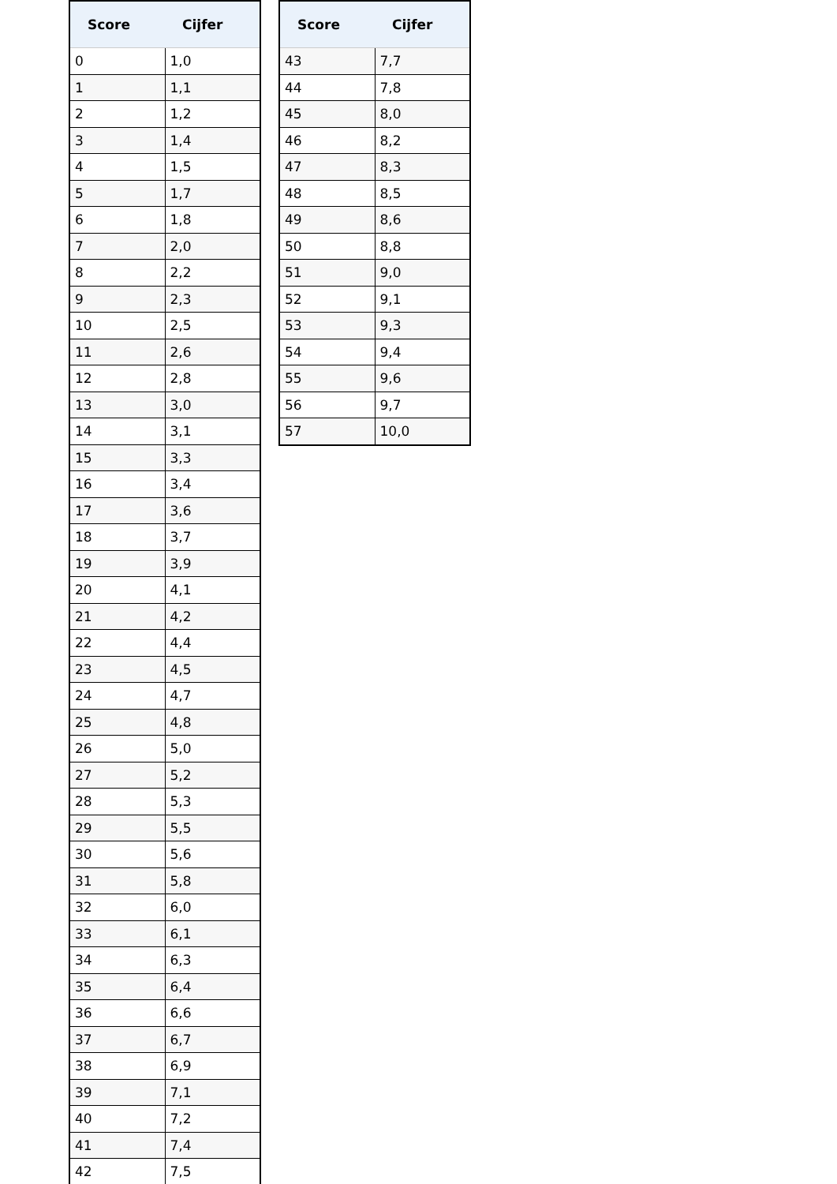| Score | Cijfer |
| --- | --- |
| 0 | 1,0 |
| 1 | 1,1 |
| 2 | 1,2 |
| 3 | 1,4 |
| 4 | 1,5 |
| 5 | 1,7 |
| 6 | 1,8 |
| 7 | 2,0 |
| 8 | 2,2 |
| 9 | 2,3 |
| 10 | 2,5 |
| 11 | 2,6 |
| 12 | 2,8 |
| 13 | 3,0 |
| 14 | 3,1 |
| 15 | 3,3 |
| 16 | 3,4 |
| 17 | 3,6 |
| 18 | 3,7 |
| 19 | 3,9 |
| 20 | 4,1 |
| 21 | 4,2 |
| 22 | 4,4 |
| 23 | 4,5 |
| 24 | 4,7 |
| 25 | 4,8 |
| 26 | 5,0 |
| 27 | 5,2 |
| 28 | 5,3 |
| 29 | 5,5 |
| 30 | 5,6 |
| 31 | 5,8 |
| 32 | 6,0 |
| 33 | 6,1 |
| 34 | 6,3 |
| 35 | 6,4 |
| 36 | 6,6 |
| 37 | 6,7 |
| 38 | 6,9 |
| 39 | 7,1 |
| 40 | 7,2 |
| 41 | 7,4 |
| 42 | 7,5 |
| Score | Cijfer |
| --- | --- |
| 43 | 7,7 |
| 44 | 7,8 |
| 45 | 8,0 |
| 46 | 8,2 |
| 47 | 8,3 |
| 48 | 8,5 |
| 49 | 8,6 |
| 50 | 8,8 |
| 51 | 9,0 |
| 52 | 9,1 |
| 53 | 9,3 |
| 54 | 9,4 |
| 55 | 9,6 |
| 56 | 9,7 |
| 57 | 10,0 |